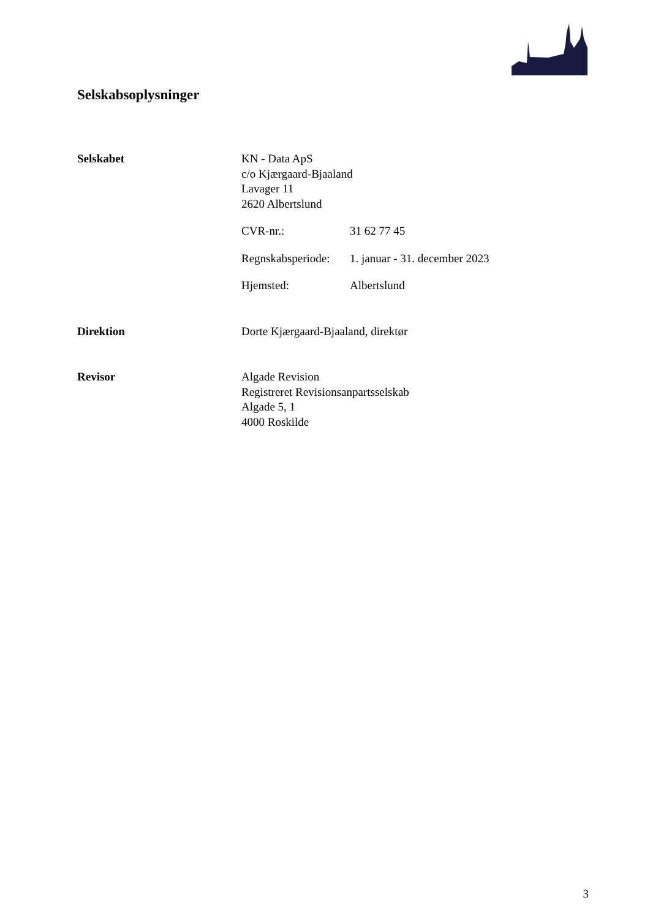Selskabsoplysninger
Selskabet KN - Data ApS
c/o Kjærgaard-Bjaaland
Lavager 11
2620 Albertslund
CVR-nr.: 31 62 77 45
Regnskabsperiode:
1. januar - 31. december 2023
Hjemsted: Albertslund
Direktion Dorte Kjærgaard-Bjaaland, direktør
Revisor Algade Revision
Registreret Revisionsanpartsselskab
Algade 5, 1
4000 Roskilde
3